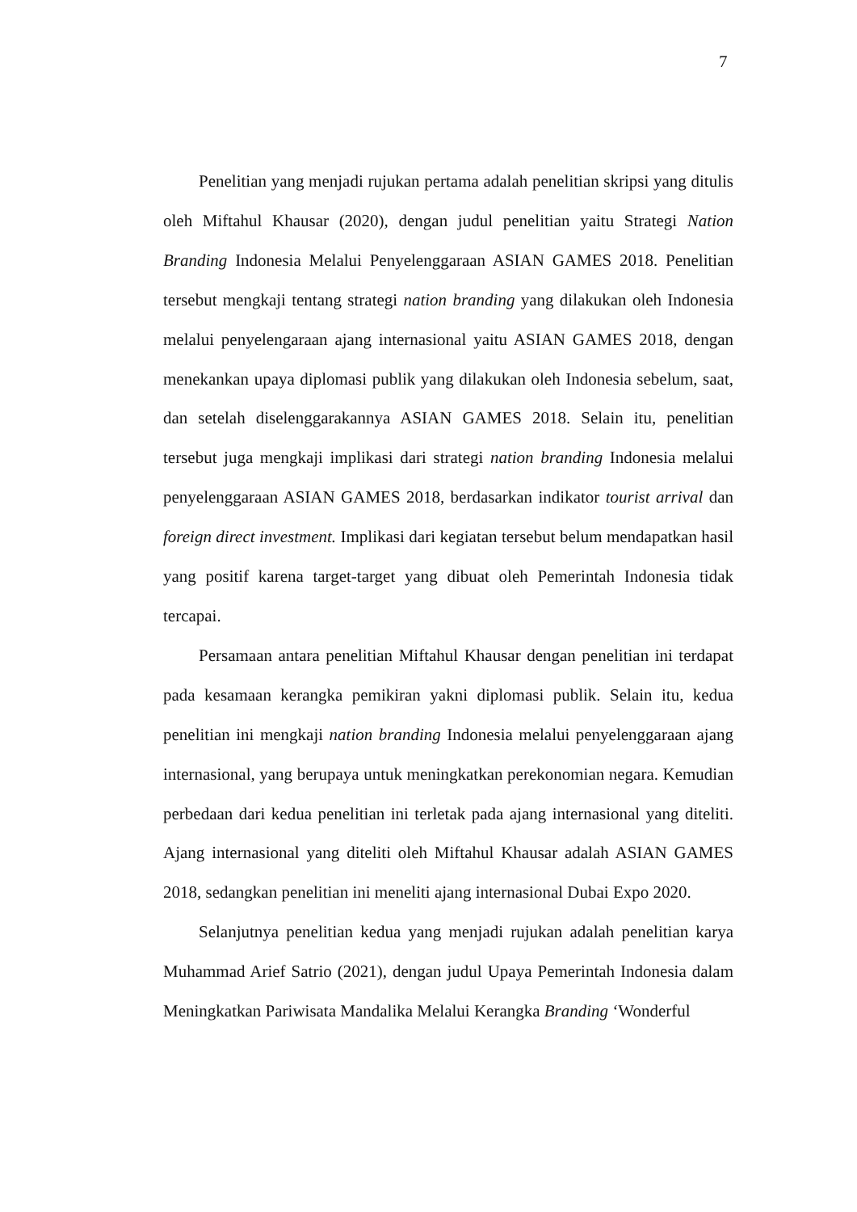7
Penelitian yang menjadi rujukan pertama adalah penelitian skripsi yang ditulis oleh Miftahul Khausar (2020), dengan judul penelitian yaitu Strategi Nation Branding Indonesia Melalui Penyelenggaraan ASIAN GAMES 2018. Penelitian tersebut mengkaji tentang strategi nation branding yang dilakukan oleh Indonesia melalui penyelengaraan ajang internasional yaitu ASIAN GAMES 2018, dengan menekankan upaya diplomasi publik yang dilakukan oleh Indonesia sebelum, saat, dan setelah diselenggarakannya ASIAN GAMES 2018. Selain itu, penelitian tersebut juga mengkaji implikasi dari strategi nation branding Indonesia melalui penyelenggaraan ASIAN GAMES 2018, berdasarkan indikator tourist arrival dan foreign direct investment. Implikasi dari kegiatan tersebut belum mendapatkan hasil yang positif karena target-target yang dibuat oleh Pemerintah Indonesia tidak tercapai.
Persamaan antara penelitian Miftahul Khausar dengan penelitian ini terdapat pada kesamaan kerangka pemikiran yakni diplomasi publik. Selain itu, kedua penelitian ini mengkaji nation branding Indonesia melalui penyelenggaraan ajang internasional, yang berupaya untuk meningkatkan perekonomian negara. Kemudian perbedaan dari kedua penelitian ini terletak pada ajang internasional yang diteliti. Ajang internasional yang diteliti oleh Miftahul Khausar adalah ASIAN GAMES 2018, sedangkan penelitian ini meneliti ajang internasional Dubai Expo 2020.
Selanjutnya penelitian kedua yang menjadi rujukan adalah penelitian karya Muhammad Arief Satrio (2021), dengan judul Upaya Pemerintah Indonesia dalam Meningkatkan Pariwisata Mandalika Melalui Kerangka Branding ‘Wonderful